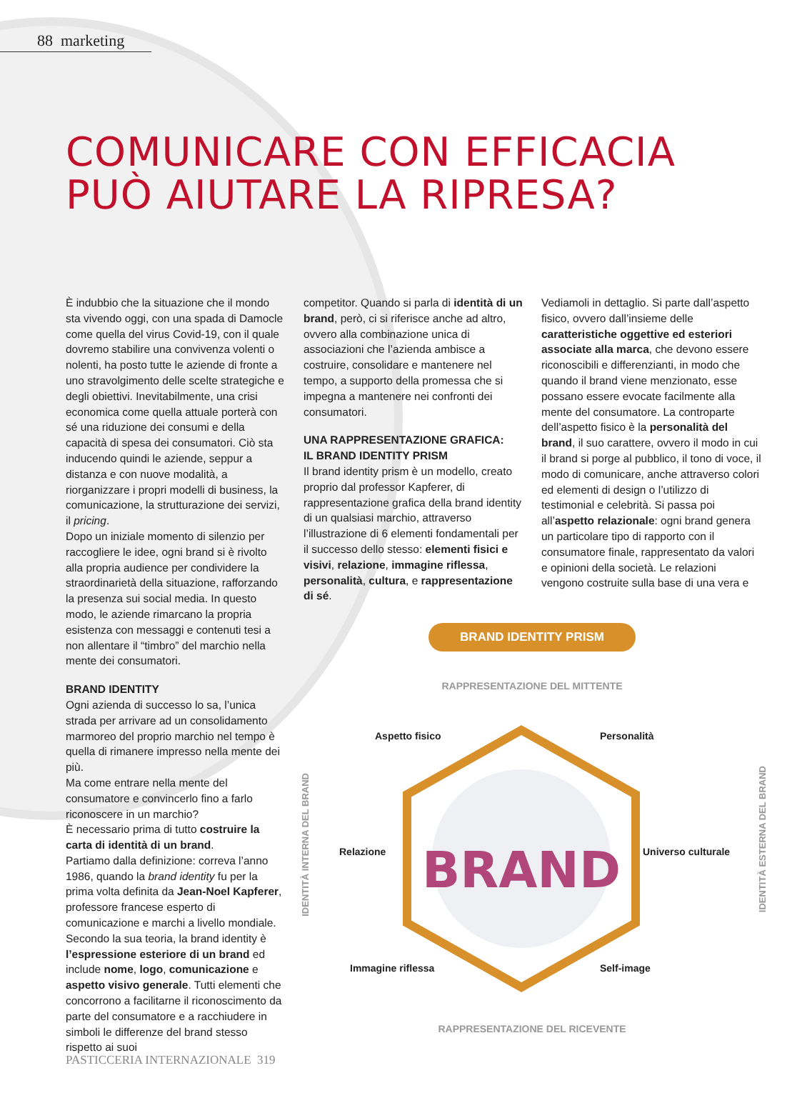88 marketing
COMUNICARE CON EFFICACIA
PUÒ AIUTARE LA RIPRESA?
È indubbio che la situazione che il mondo sta vivendo oggi, con una spada di Damocle come quella del virus Covid-19, con il quale dovremo stabilire una convivenza volenti o nolenti, ha posto tutte le aziende di fronte a uno stravolgimento delle scelte strategiche e degli obiettivi. Inevitabilmente, una crisi economica come quella attuale porterà con sé una riduzione dei consumi e della capacità di spesa dei consumatori. Ciò sta inducendo quindi le aziende, seppur a distanza e con nuove modalità, a riorganizzare i propri modelli di business, la comunicazione, la strutturazione dei servizi, il pricing.
Dopo un iniziale momento di silenzio per raccogliere le idee, ogni brand si è rivolto alla propria audience per condividere la straordinarietà della situazione, rafforzando la presenza sui social media. In questo modo, le aziende rimarcano la propria esistenza con messaggi e contenuti tesi a non allentare il “timbro” del marchio nella mente dei consumatori.
BRAND IDENTITY
Ogni azienda di successo lo sa, l’unica strada per arrivare ad un consolidamento marmoreo del proprio marchio nel tempo è quella di rimanere impresso nella mente dei più.
Ma come entrare nella mente del consumatore e convincerlo fino a farlo riconoscere in un marchio?
È necessario prima di tutto costruire la carta di identità di un brand.
Partiamo dalla definizione: correva l’anno 1986, quando la brand identity fu per la prima volta definita da Jean-Noel Kapferer, professore francese esperto di comunicazione e marchi a livello mondiale. Secondo la sua teoria, la brand identity è l’espressione esteriore di un brand ed include nome, logo, comunicazione e aspetto visivo generale. Tutti elementi che concorrono a facilitarne il riconoscimento da parte del consumatore e a racchiudere in simboli le differenze del brand stesso rispetto ai suoi
competitor. Quando si parla di identità di un brand, però, ci si riferisce anche ad altro, ovvero alla combinazione unica di associazioni che l’azienda ambisce a costruire, consolidare e mantenere nel tempo, a supporto della promessa che si impegna a mantenere nei confronti dei consumatori.
UNA RAPPRESENTAZIONE GRAFICA:
IL BRAND IDENTITY PRISM
Il brand identity prism è un modello, creato proprio dal professor Kapferer, di rappresentazione grafica della brand identity di un qualsiasi marchio, attraverso l’illustrazione di 6 elementi fondamentali per il successo dello stesso: elementi fisici e visivi, relazione, immagine riflessa, personalità, cultura, e rappresentazione di sé.
Vediamoli in dettaglio. Si parte dall’aspetto fisico, ovvero dall’insieme delle caratteristiche oggettive ed esteriori associate alla marca, che devono essere riconoscibili e differenzianti, in modo che quando il brand viene menzionato, esse possano essere evocate facilmente alla mente del consumatore. La controparte dell’aspetto fisico è la personalità del brand, il suo carattere, ovvero il modo in cui il brand si porge al pubblico, il tono di voce, il modo di comunicare, anche attraverso colori ed elementi di design o l’utilizzo di testimonial e celebrità. Si passa poi all’aspetto relazionale: ogni brand genera un particolare tipo di rapporto con il consumatore finale, rappresentato da valori e opinioni della società. Le relazioni vengono costruite sulla base di una vera e
BRAND IDENTITY PRISM
RAPPRESENTAZIONE DEL MITTENTE
BRAND
Aspetto fisico Personalità
Relazione Universo culturale
Immagine riflessa Self-image
IDENTITÀ INTERNA DEL BRAND
IDENTITÀ ESTERNA DEL BRAND
RAPPRESENTAZIONE DEL RICEVENTE
PASTICCERIA INTERNAZIONALE 319